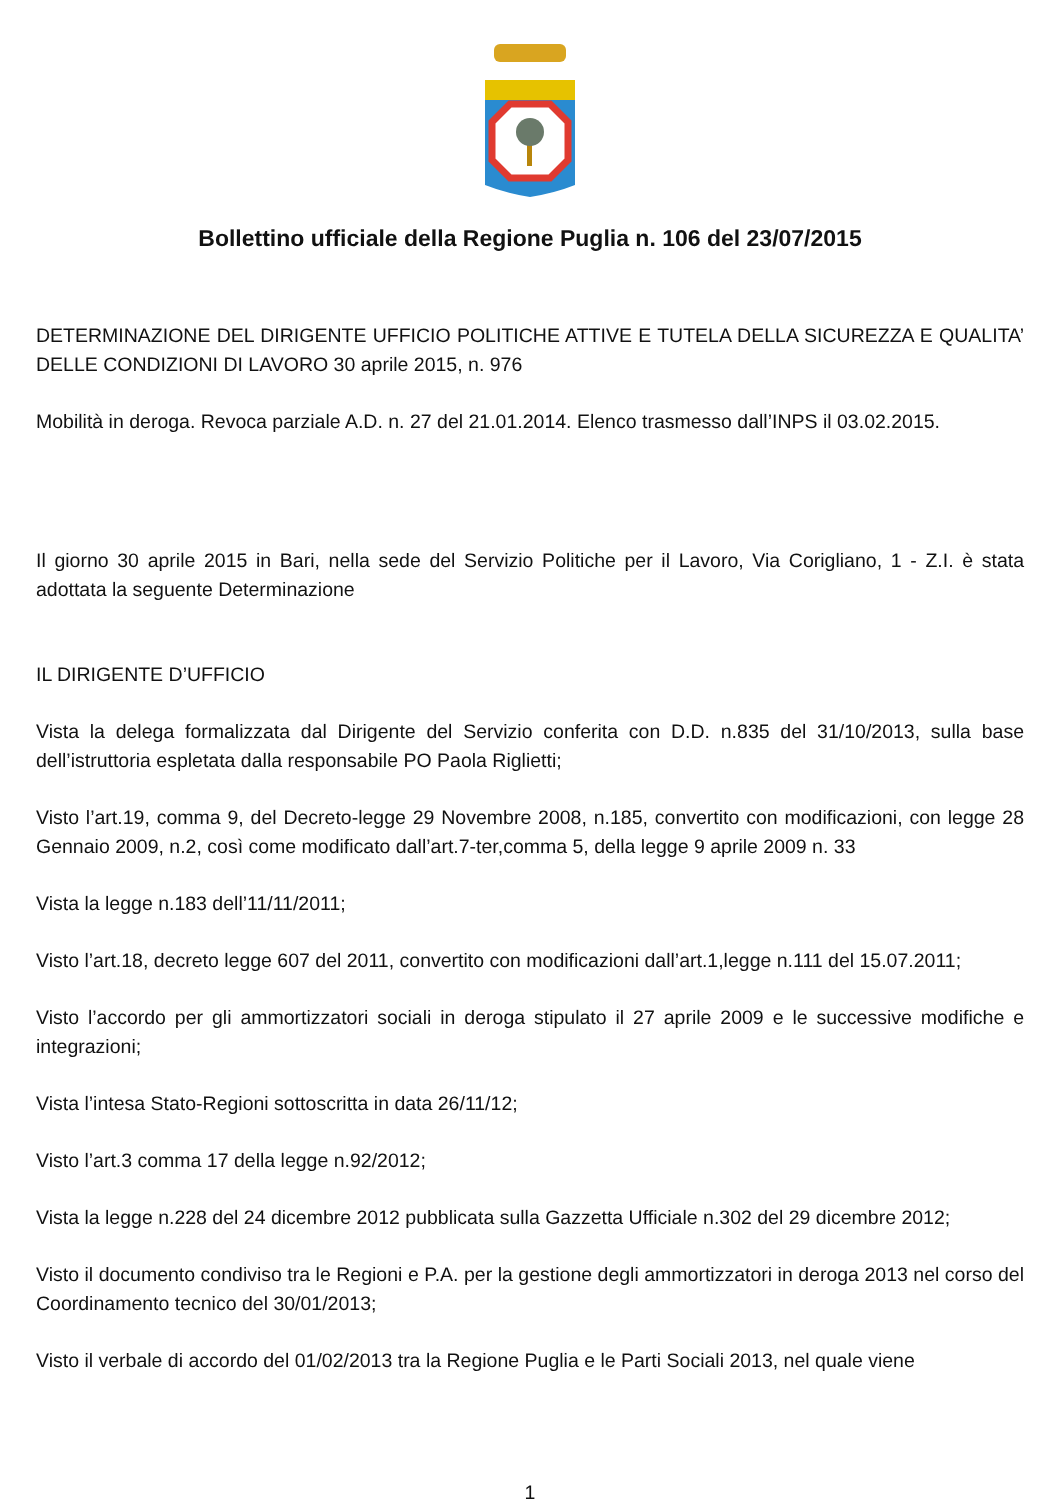Bollettino ufficiale della Regione Puglia n. 106 del 23/07/2015
DETERMINAZIONE DEL DIRIGENTE UFFICIO POLITICHE ATTIVE E TUTELA DELLA SICUREZZA E QUALITA’ DELLE CONDIZIONI DI LAVORO 30 aprile 2015, n. 976
Mobilità in deroga. Revoca parziale A.D. n. 27 del 21.01.2014. Elenco trasmesso dall’INPS il 03.02.2015.
Il giorno 30 aprile 2015 in Bari, nella sede del Servizio Politiche per il Lavoro, Via Corigliano, 1 - Z.I. è stata adottata la seguente Determinazione
IL DIRIGENTE D’UFFICIO
Vista la delega formalizzata dal Dirigente del Servizio conferita con D.D. n.835 del 31/10/2013, sulla base dell’istruttoria espletata dalla responsabile PO Paola Riglietti;
Visto l’art.19, comma 9, del Decreto-legge 29 Novembre 2008, n.185, convertito con modificazioni, con legge 28 Gennaio 2009, n.2, così come modificato dall’art.7-ter,comma 5, della legge 9 aprile 2009 n. 33
Vista la legge n.183 dell’11/11/2011;
Visto l’art.18, decreto legge 607 del 2011, convertito con modificazioni dall’art.1,legge n.111 del 15.07.2011;
Visto l’accordo per gli ammortizzatori sociali in deroga stipulato il 27 aprile 2009 e le successive modifiche e integrazioni;
Vista l’intesa Stato-Regioni sottoscritta in data 26/11/12;
Visto l’art.3 comma 17 della legge n.92/2012;
Vista la legge n.228 del 24 dicembre 2012 pubblicata sulla Gazzetta Ufficiale n.302 del 29 dicembre 2012;
Visto il documento condiviso tra le Regioni e P.A. per la gestione degli ammortizzatori in deroga 2013 nel corso del Coordinamento tecnico del 30/01/2013;
Visto il verbale di accordo del 01/02/2013 tra la Regione Puglia e le Parti Sociali 2013, nel quale viene
1